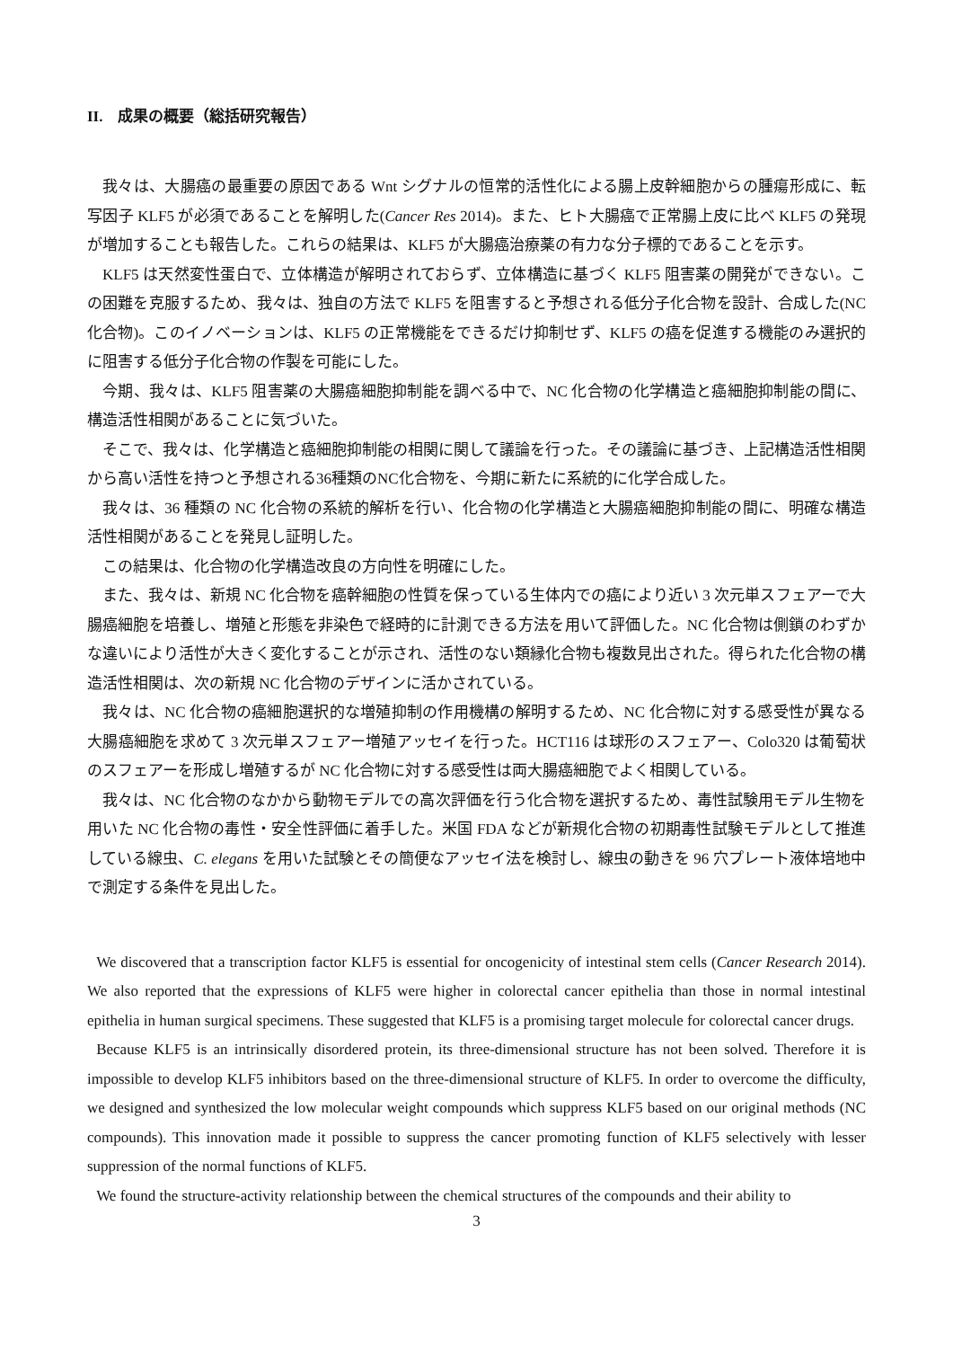II.　成果の概要（総括研究報告）
我々は、大腸癌の最重要の原因である Wnt シグナルの恒常的活性化による腸上皮幹細胞からの腫瘍形成に、転写因子 KLF5 が必須であることを解明した(Cancer Res 2014)。また、ヒト大腸癌で正常腸上皮に比べ KLF5 の発現が増加することも報告した。これらの結果は、KLF5 が大腸癌治療薬の有力な分子標的であることを示す。
KLF5 は天然変性蛋白で、立体構造が解明されておらず、立体構造に基づく KLF5 阻害薬の開発ができない。この困難を克服するため、我々は、独自の方法で KLF5 を阻害すると予想される低分子化合物を設計、合成した(NC 化合物)。このイノベーションは、KLF5 の正常機能をできるだけ抑制せず、KLF5 の癌を促進する機能のみ選択的に阻害する低分子化合物の作製を可能にした。
今期、我々は、KLF5 阻害薬の大腸癌細胞抑制能を調べる中で、NC 化合物の化学構造と癌細胞抑制能の間に、構造活性相関があることに気づいた。
そこで、我々は、化学構造と癌細胞抑制能の相関に関して議論を行った。その議論に基づき、上記構造活性相関から高い活性を持つと予想される36種類のNC化合物を、今期に新たに系統的に化学合成した。
我々は、36 種類の NC 化合物の系統的解析を行い、化合物の化学構造と大腸癌細胞抑制能の間に、明確な構造活性相関があることを発見し証明した。
この結果は、化合物の化学構造改良の方向性を明確にした。
また、我々は、新規 NC 化合物を癌幹細胞の性質を保っている生体内での癌により近い 3 次元単スフェアーで大腸癌細胞を培養し、増殖と形態を非染色で経時的に計測できる方法を用いて評価した。NC 化合物は側鎖のわずかな違いにより活性が大きく変化することが示され、活性のない類縁化合物も複数見出された。得られた化合物の構造活性相関は、次の新規 NC 化合物のデザインに活かされている。
我々は、NC 化合物の癌細胞選択的な増殖抑制の作用機構の解明するため、NC 化合物に対する感受性が異なる大腸癌細胞を求めて 3 次元単スフェアー増殖アッセイを行った。HCT116 は球形のスフェアー、Colo320 は葡萄状のスフェアーを形成し増殖するが NC 化合物に対する感受性は両大腸癌細胞でよく相関している。
我々は、NC 化合物のなかから動物モデルでの高次評価を行う化合物を選択するため、毒性試験用モデル生物を用いた NC 化合物の毒性・安全性評価に着手した。米国 FDA などが新規化合物の初期毒性試験モデルとして推進している線虫、C. elegans を用いた試験とその簡便なアッセイ法を検討し、線虫の動きを 96 穴プレート液体培地中で測定する条件を見出した。
We discovered that a transcription factor KLF5 is essential for oncogenicity of intestinal stem cells (Cancer Research 2014). We also reported that the expressions of KLF5 were higher in colorectal cancer epithelia than those in normal intestinal epithelia in human surgical specimens. These suggested that KLF5 is a promising target molecule for colorectal cancer drugs.
Because KLF5 is an intrinsically disordered protein, its three-dimensional structure has not been solved. Therefore it is impossible to develop KLF5 inhibitors based on the three-dimensional structure of KLF5. In order to overcome the difficulty, we designed and synthesized the low molecular weight compounds which suppress KLF5 based on our original methods (NC compounds). This innovation made it possible to suppress the cancer promoting function of KLF5 selectively with lesser suppression of the normal functions of KLF5.
We found the structure-activity relationship between the chemical structures of the compounds and their ability to
3